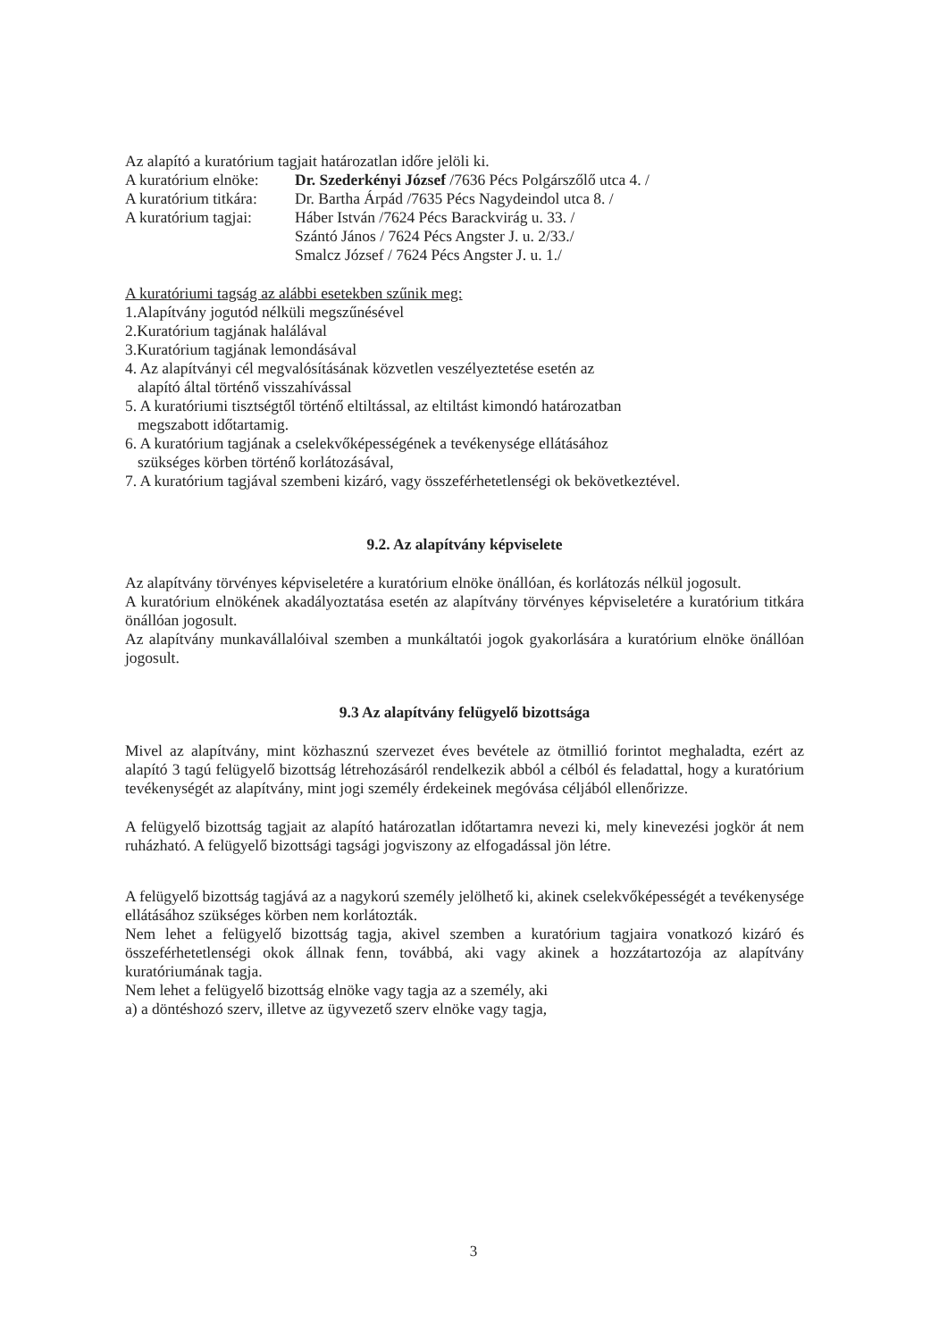Az alapító a kuratórium tagjait határozatlan időre jelöli ki.
| A kuratórium elnöke: | Dr. Szederkényi József /7636 Pécs Polgárszőlő utca 4. / |
| A kuratórium titkára: | Dr. Bartha Árpád /7635 Pécs Nagydeindol utca 8. / |
| A kuratórium tagjai: | Háber István /7624 Pécs Barackvirág u. 33. / Szántó János / 7624 Pécs Angster J. u. 2/33./ Smalcz József / 7624 Pécs Angster J. u. 1./ |
A kuratóriumi tagság az alábbi esetekben szűnik meg:
1.Alapítvány jogutód nélküli megszűnésével
2.Kuratórium tagjának halálával
3.Kuratórium tagjának lemondásával
4. Az alapítványi cél megvalósításának közvetlen veszélyeztetése esetén az
alapító által történő visszahívással
5. A kuratóriumi tisztségtől történő eltiltással, az eltiltást kimondó határozatban
megszabott időtartamig.
6. A kuratórium tagjának a cselekvőképességének a tevékenysége ellátásához
szükséges körben történő korlátozásával,
7. A kuratórium tagjával szembeni kizáró, vagy összeférhetetlenségi ok bekövetkeztével.
9.2. Az alapítvány képviselete
Az alapítvány törvényes képviseletére a kuratórium elnöke önállóan, és korlátozás nélkül jogosult.
A kuratórium elnökének akadályoztatása esetén az alapítvány törvényes képviseletére a kuratórium titkára önállóan jogosult.
Az alapítvány munkavállalóival szemben a munkáltatói jogok gyakorlására a kuratórium elnöke önállóan jogosult.
9.3 Az alapítvány felügyelő bizottsága
Mivel az alapítvány, mint közhasznú szervezet éves bevétele az ötmillió forintot meghaladta, ezért az alapító 3 tagú felügyelő bizottság létrehozásáról rendelkezik abból a célból és feladattal, hogy a kuratórium tevékenységét az alapítvány, mint jogi személy érdekeinek megóvása céljából ellenőrizze.
A felügyelő bizottság tagjait az alapító határozatlan időtartamra nevezi ki, mely kinevezési jogkör át nem ruházható. A felügyelő bizottsági tagsági jogviszony az elfogadással jön létre.
A felügyelő bizottság tagjává az a nagykorú személy jelölhető ki, akinek cselekvőképességét a tevékenysége ellátásához szükséges körben nem korlátozták.
Nem lehet a felügyelő bizottság tagja, akivel szemben a kuratórium tagjaira vonatkozó kizáró és összeférhetetlenségi okok állnak fenn, továbbá, aki vagy akinek a hozzátartozója az alapítvány kuratóriumának tagja.
Nem lehet a felügyelő bizottság elnöke vagy tagja az a személy, aki
a) a döntéshozó szerv, illetve az ügyvezető szerv elnöke vagy tagja,
3